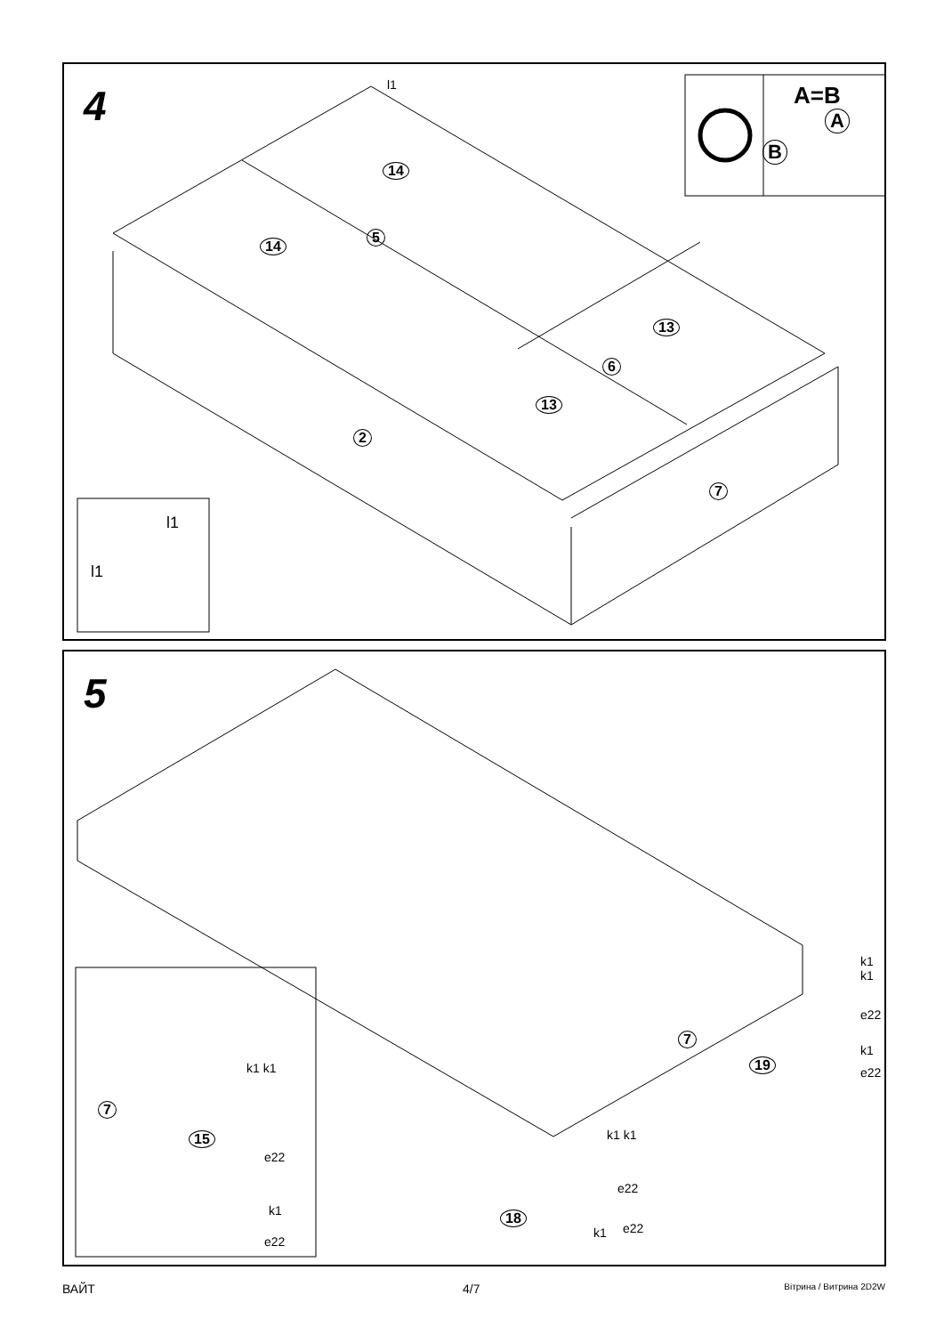4
l1
14
14
5
13
13
6
2
7
A=B
A
B
l1
l1
5
7
7
15
18
19 k1 k1
e22
k1
e22
k1 k1
e22
k1 e22
k1 k1
e22
k1
e22
ВАЙТ 4/7 Вітрина / Витрина 2D2W